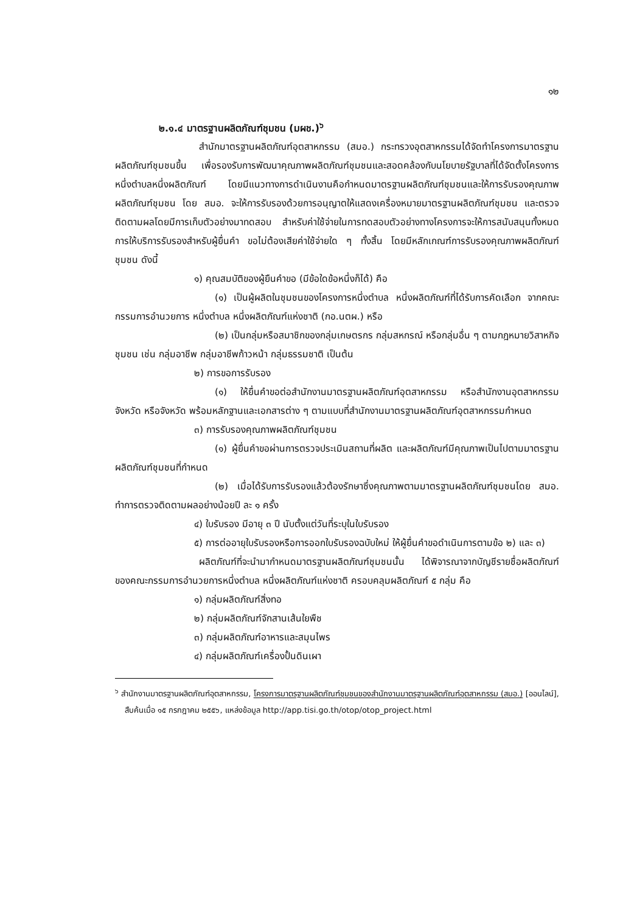๑๒
๒.๑.๔ มาตรฐานผลิตภัณฑ์ชุมชน (มผช.)<sup>๖</sup>
สำนักมาตรฐานผลิตภัณฑ์อุตสาหกรรม (สมอ.) กระทรวงอุตสาหกรรมได้จัดทำโครงการมาตรฐานผลิตภัณฑ์ชุมชนขึ้น เพื่อรองรับการพัฒนาคุณภาพผลิตภัณฑ์ชุมชนและสอดคล้องกับนโยบายรัฐบาลที่ได้จัดตั้งโครงการหนึ่งตำบลหนึ่งผลิตภัณฑ์ โดยมีแนวทางการดำเนินงานคือกำหนดมาตรฐานผลิตภัณฑ์ชุมชนและให้การรับรองคุณภาพผลิตภัณฑ์ชุมชน โดย สมอ. จะให้การรับรองด้วยการอนุญาตให้แสดงเครื่องหมายมาตรฐานผลิตภัณฑ์ชุมชน และตรวจติดตามผลโดยมีการเก็บตัวอย่างมาทดสอบ สำหรับค่าใช้จ่ายในการทดสอบตัวอย่างทางโครงการจะให้การสนับสนุนทั้งหมดการให้บริการรับรองสำหรับผู้ยื่นคำ ขอไม่ต้องเสียค่าใช้จ่ายใด ๆ ทั้งสิ้น โดยมีหลักเกณฑ์การรับรองคุณภาพผลิตภัณฑ์ชุมชน ดังนี้
๑) คุณสมบัติของผู้ยืนคำขอ (มีข้อใดข้อหนึ่งก็ได้) คือ
(๑) เป็นผู้ผลิตในชุมชนของโครงการหนึ่งตำบล หนึ่งผลิตภัณฑ์ที่ได้รับการคัดเลือก จากคณะกรรมการอำนวยการ หนึ่งตำบล หนึ่งผลิตภัณฑ์แห่งชาติ (กอ.นตผ.) หรือ
(๒) เป็นกลุ่มหรือสมาชิกของกลุ่มเกษตรกร กลุ่มสหกรณ์ หรือกลุ่มอื่น ๆ ตามกฎหมายวิสาหกิจชุมชน เช่น กลุ่มอาชีพ กลุ่มอาชีพก้าวหน้า กลุ่มธรรมชาติ เป็นต้น
๒) การขอการรับรอง
(๑) ให้ยื่นคำขอต่อสำนักงานมาตรฐานผลิตภัณฑ์อุตสาหกรรม หรือสำนักงานอุตสาหกรรมจังหวัด หรือจังหวัด พร้อมหลักฐานและเอกสารต่าง ๆ ตามแบบที่สำนักงานมาตรฐานผลิตภัณฑ์อุตสาหกรรมกำหนด
๓) การรับรองคุณภาพผลิตภัณฑ์ชุมชน
(๑) ผู้ยื่นคำขอผ่านการตรวจประเมินสถานที่ผลิต และผลิตภัณฑ์มีคุณภาพเป็นไปตามมาตรฐานผลิตภัณฑ์ชุมชนที่กำหนด
(๒) เมื่อได้รับการรับรองแล้วต้องรักษาซึ่งคุณภาพตามมาตรฐานผลิตภัณฑ์ชุมชนโดย สมอ. ทำการตรวจติดตามผลอย่างน้อยปี ละ ๑ ครั้ง
๔) ใบรับรอง มีอายุ ๓ ปี นับตั้งแต่วันที่ระบุในใบรับรอง
๕) การต่ออายุใบรับรองหรือการออกใบรับรองฉบับใหม่ ให้ผู้ยื่นคำขอดำเนินการตามข้อ ๒) และ ๓)
ผลิตภัณฑ์ที่จะนำมากำหนดมาตรฐานผลิตภัณฑ์ชุมชนนั้น ได้พิจารณาจากบัญชีรายชื่อผลิตภัณฑ์ของคณะกรรมการอำนวยการหนึ่งตำบล หนึ่งผลิตภัณฑ์แห่งชาติ ครอบคลุมผลิตภัณฑ์ ๕ กลุ่ม คือ
๑) กลุ่มผลิตภัณฑ์สิ่งทอ
๒) กลุ่มผลิตภัณฑ์จักสานเส้นใยพืช
๓) กลุ่มผลิตภัณฑ์อาหารและสมุนไพร
๔) กลุ่มผลิตภัณฑ์เครื่องปั้นดินเผา
<sup>๖</sup> สำนักงานมาตรฐานผลิตภัณฑ์อุตสาหกรรม, โครงการมาตรฐานผลิตภัณฑ์ชุมชนของสำนักงานมาตรฐานผลิตภัณฑ์อุตสาหกรรม (สมอ.) [ออนไลน์], สืบค้นเมื่อ ๑๕ กรกฎาคม ๒๕๕๖, แหล่งข้อมูล http://app.tisi.go.th/otop/otop_project.html